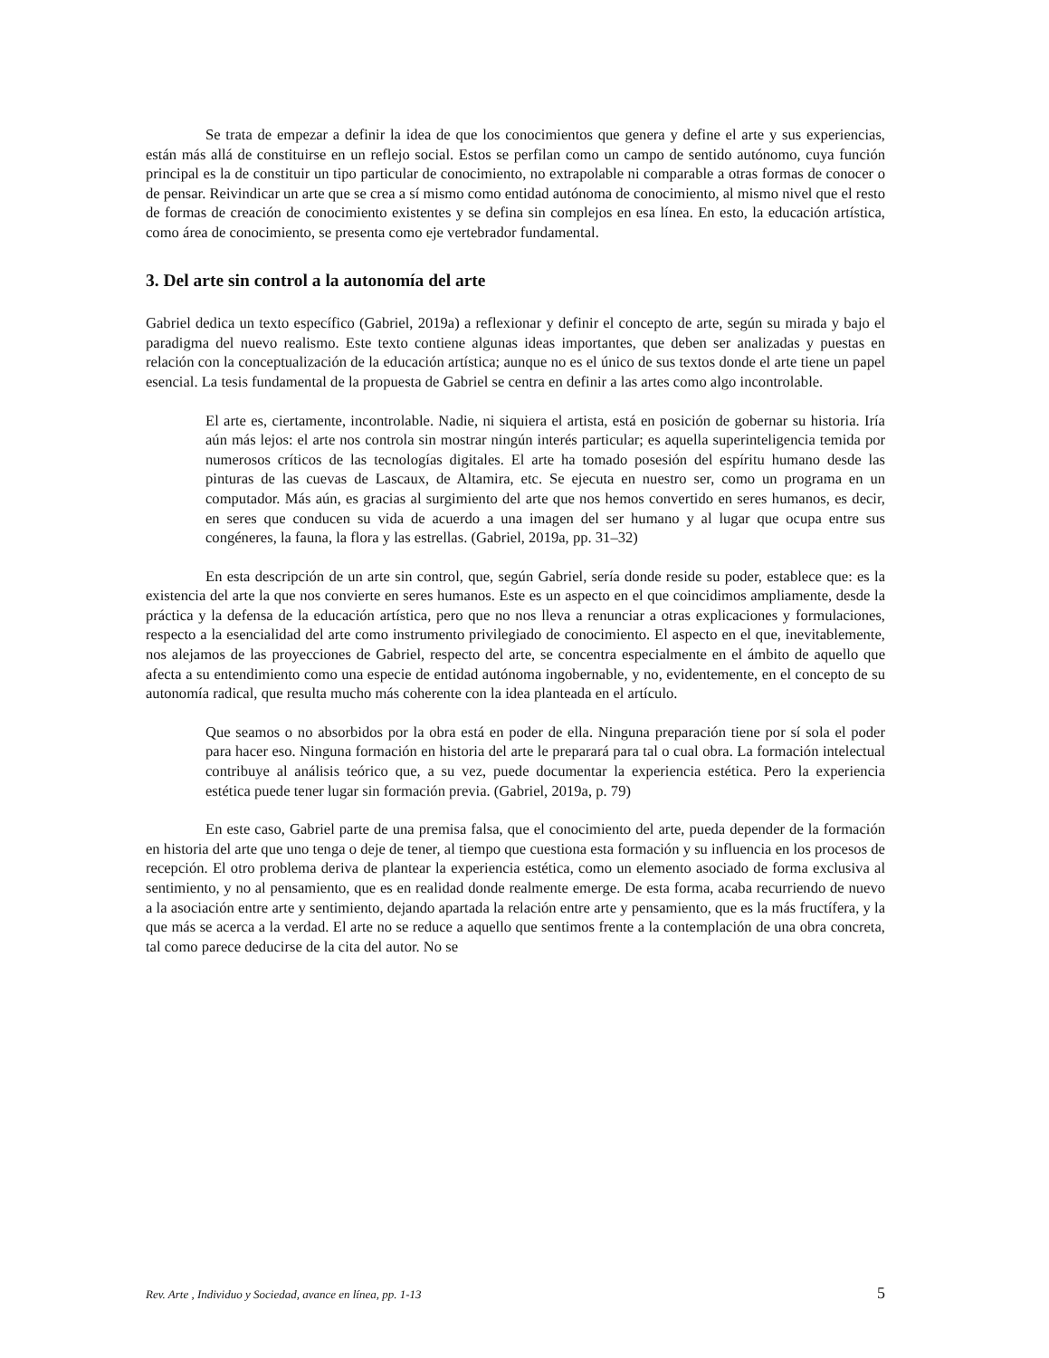Se trata de empezar a definir la idea de que los conocimientos que genera y define el arte y sus experiencias, están más allá de constituirse en un reflejo social. Estos se perfilan como un campo de sentido autónomo, cuya función principal es la de constituir un tipo particular de conocimiento, no extrapolable ni comparable a otras formas de conocer o de pensar. Reivindicar un arte que se crea a sí mismo como entidad autónoma de conocimiento, al mismo nivel que el resto de formas de creación de conocimiento existentes y se defina sin complejos en esa línea. En esto, la educación artística, como área de conocimiento, se presenta como eje vertebrador fundamental.
3. Del arte sin control a la autonomía del arte
Gabriel dedica un texto específico (Gabriel, 2019a) a reflexionar y definir el concepto de arte, según su mirada y bajo el paradigma del nuevo realismo. Este texto contiene algunas ideas importantes, que deben ser analizadas y puestas en relación con la conceptualización de la educación artística; aunque no es el único de sus textos donde el arte tiene un papel esencial. La tesis fundamental de la propuesta de Gabriel se centra en definir a las artes como algo incontrolable.
El arte es, ciertamente, incontrolable. Nadie, ni siquiera el artista, está en posición de gobernar su historia. Iría aún más lejos: el arte nos controla sin mostrar ningún interés particular; es aquella superinteligencia temida por numerosos críticos de las tecnologías digitales. El arte ha tomado posesión del espíritu humano desde las pinturas de las cuevas de Lascaux, de Altamira, etc. Se ejecuta en nuestro ser, como un programa en un computador. Más aún, es gracias al surgimiento del arte que nos hemos convertido en seres humanos, es decir, en seres que conducen su vida de acuerdo a una imagen del ser humano y al lugar que ocupa entre sus congéneres, la fauna, la flora y las estrellas. (Gabriel, 2019a, pp. 31–32)
En esta descripción de un arte sin control, que, según Gabriel, sería donde reside su poder, establece que: es la existencia del arte la que nos convierte en seres humanos. Este es un aspecto en el que coincidimos ampliamente, desde la práctica y la defensa de la educación artística, pero que no nos lleva a renunciar a otras explicaciones y formulaciones, respecto a la esencialidad del arte como instrumento privilegiado de conocimiento. El aspecto en el que, inevitablemente, nos alejamos de las proyecciones de Gabriel, respecto del arte, se concentra especialmente en el ámbito de aquello que afecta a su entendimiento como una especie de entidad autónoma ingobernable, y no, evidentemente, en el concepto de su autonomía radical, que resulta mucho más coherente con la idea planteada en el artículo.
Que seamos o no absorbidos por la obra está en poder de ella. Ninguna preparación tiene por sí sola el poder para hacer eso. Ninguna formación en historia del arte le preparará para tal o cual obra. La formación intelectual contribuye al análisis teórico que, a su vez, puede documentar la experiencia estética. Pero la experiencia estética puede tener lugar sin formación previa. (Gabriel, 2019a, p. 79)
En este caso, Gabriel parte de una premisa falsa, que el conocimiento del arte, pueda depender de la formación en historia del arte que uno tenga o deje de tener, al tiempo que cuestiona esta formación y su influencia en los procesos de recepción. El otro problema deriva de plantear la experiencia estética, como un elemento asociado de forma exclusiva al sentimiento, y no al pensamiento, que es en realidad donde realmente emerge. De esta forma, acaba recurriendo de nuevo a la asociación entre arte y sentimiento, dejando apartada la relación entre arte y pensamiento, que es la más fructífera, y la que más se acerca a la verdad. El arte no se reduce a aquello que sentimos frente a la contemplación de una obra concreta, tal como parece deducirse de la cita del autor. No se
Rev. Arte , Individuo y Sociedad, avance en línea, pp. 1-13 5